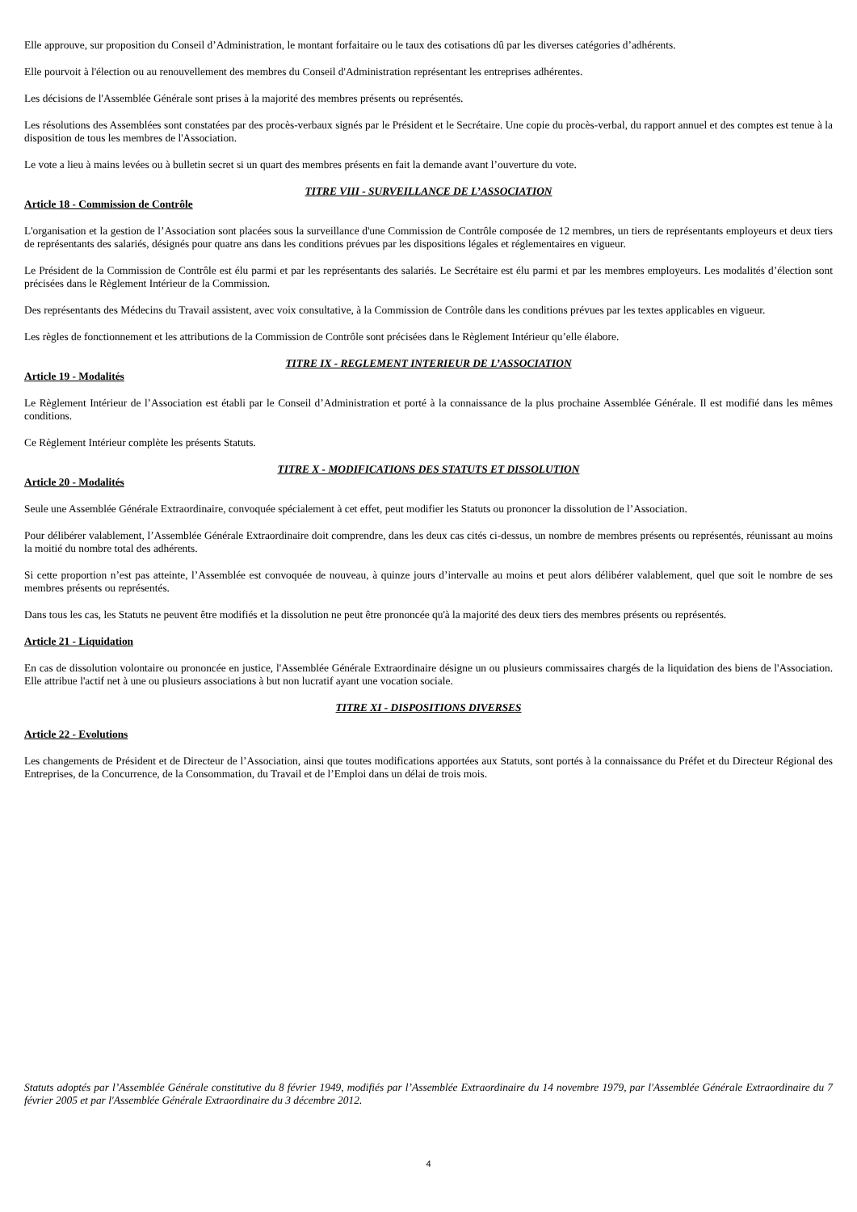Elle approuve, sur proposition du Conseil d’Administration, le montant forfaitaire ou le taux des cotisations dû par les diverses catégories d’adhérents.
Elle pourvoit à l'élection ou au renouvellement des membres du Conseil d'Administration représentant les entreprises adhérentes.
Les décisions de l'Assemblée Générale sont prises à la majorité des membres présents ou représentés.
Les résolutions des Assemblées sont constatées par des procès-verbaux signés par le Président et le Secrétaire. Une copie du procès-verbal, du rapport annuel et des comptes est tenue à la disposition de tous les membres de l'Association.
Le vote a lieu à mains levées ou à bulletin secret si un quart des membres présents en fait la demande avant l’ouverture du vote.
TITRE VIII - SURVEILLANCE DE L’ASSOCIATION
Article 18 - Commission de Contrôle
L'organisation et la gestion de l’Association sont placées sous la surveillance d'une Commission de Contrôle composée de 12 membres, un tiers de représentants employeurs et deux tiers de représentants des salariés, désignés pour quatre ans dans les conditions prévues par les dispositions légales et réglementaires en vigueur.
Le Président de la Commission de Contrôle est élu parmi et par les représentants des salariés. Le Secrétaire est élu parmi et par les membres employeurs. Les modalités d’élection sont précisées dans le Règlement Intérieur de la Commission.
Des représentants des Médecins du Travail assistent, avec voix consultative, à la Commission de Contrôle dans les conditions prévues par les textes applicables en vigueur.
Les règles de fonctionnement et les attributions de la Commission de Contrôle sont précisées dans le Règlement Intérieur qu’elle élabore.
TITRE IX - REGLEMENT INTERIEUR DE L’ASSOCIATION
Article 19 - Modalités
Le Règlement Intérieur de l’Association est établi par le Conseil d’Administration et porté à la connaissance de la plus prochaine Assemblée Générale. Il est modifié dans les mêmes conditions.
Ce Règlement Intérieur complète les présents Statuts.
TITRE X - MODIFICATIONS DES STATUTS ET DISSOLUTION
Article 20 - Modalités
Seule une Assemblée Générale Extraordinaire, convoquée spécialement à cet effet, peut modifier les Statuts ou prononcer la dissolution de l’Association.
Pour délibérer valablement, l’Assemblée Générale Extraordinaire doit comprendre, dans les deux cas cités ci-dessus, un nombre de membres présents ou représentés, réunissant au moins la moitié du nombre total des adhérents.
Si cette proportion n’est pas atteinte, l’Assemblée est convoquée de nouveau, à quinze jours d’intervalle au moins et peut alors délibérer valablement, quel que soit le nombre de ses membres présents ou représentés.
Dans tous les cas, les Statuts ne peuvent être modifiés et la dissolution ne peut être prononcée qu'à la majorité des deux tiers des membres présents ou représentés.
Article 21 - Liquidation
En cas de dissolution volontaire ou prononcée en justice, l'Assemblée Générale Extraordinaire désigne un ou plusieurs commissaires chargés de la liquidation des biens de l'Association. Elle attribue l'actif net à une ou plusieurs associations à but non lucratif ayant une vocation sociale.
TITRE XI - DISPOSITIONS DIVERSES
Article 22 - Evolutions
Les changements de Président et de Directeur de l’Association, ainsi que toutes modifications apportées aux Statuts, sont portés à la connaissance du Préfet et du Directeur Régional des Entreprises, de la Concurrence, de la Consommation, du Travail et de l’Emploi dans un délai de trois mois.
Statuts adoptés par l’Assemblée Générale constitutive du 8 février 1949, modifiés par l’Assemblée Extraordinaire du 14 novembre 1979, par l'Assemblée Générale Extraordinaire du 7 février 2005 et par l'Assemblée Générale Extraordinaire du 3 décembre 2012.
4